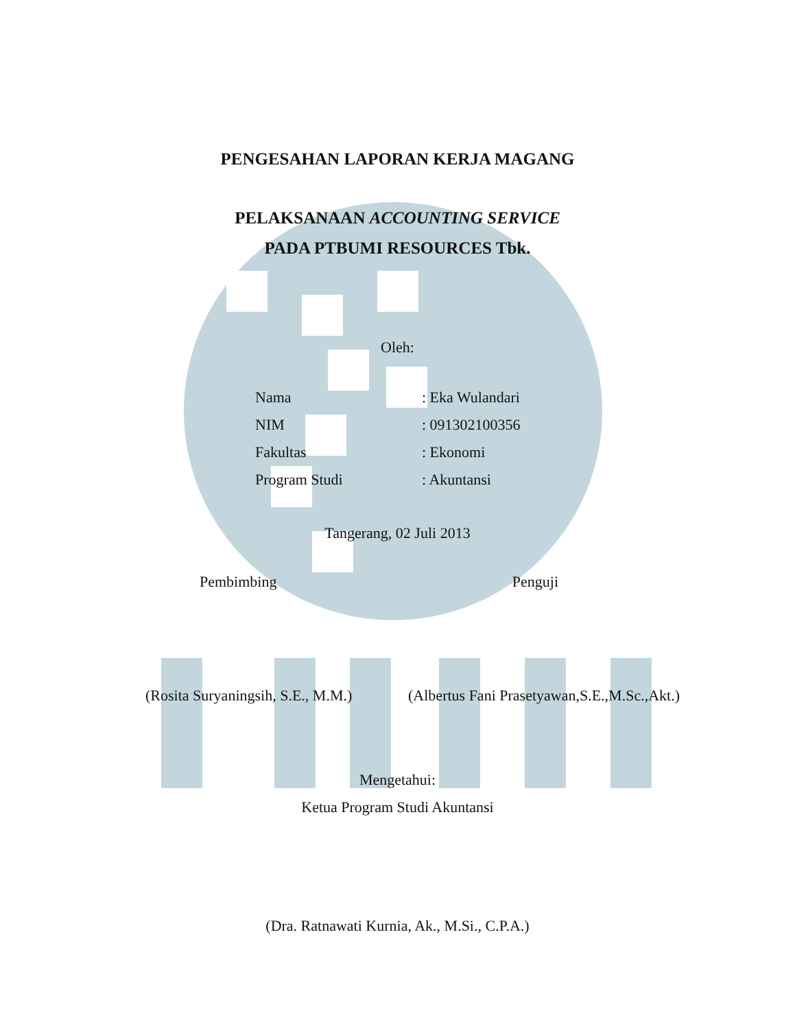PENGESAHAN LAPORAN KERJA MAGANG
PELAKSANAAN ACCOUNTING SERVICE
PADA PTBUMI RESOURCES Tbk.
Oleh:
Nama: Eka Wulandari
NIM: 091302100356
Fakultas: Ekonomi
Program Studi: Akuntansi
Tangerang, 02 Juli 2013
Pembimbing Penguji
(Rosita Suryaningsih, S.E., M.M.) (Albertus Fani Prasetyawan,S.E.,M.Sc.,Akt.)
Mengetahui:
Ketua Program Studi Akuntansi
(Dra. Ratnawati Kurnia, Ak., M.Si., C.P.A.)